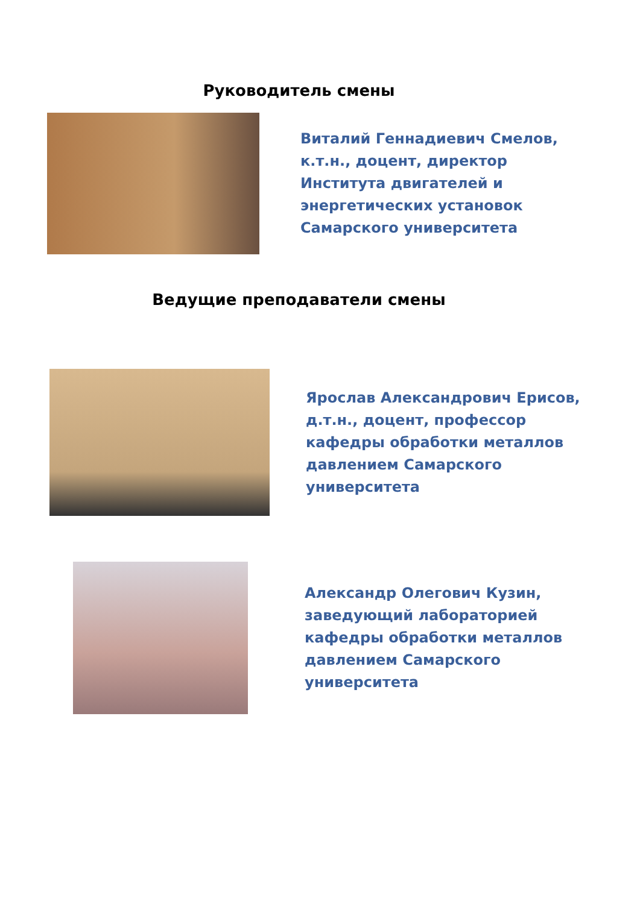Руководитель смены
Виталий Геннадиевич Смелов, к.т.н., доцент, директор Института двигателей и энергетических установок Самарского университета
Ведущие преподаватели смены
Ярослав Александрович Ерисов, д.т.н., доцент, профессор кафедры обработки металлов давлением Самарского университета
Александр Олегович Кузин, заведующий лабораторией кафедры обработки металлов давлением Самарского университета